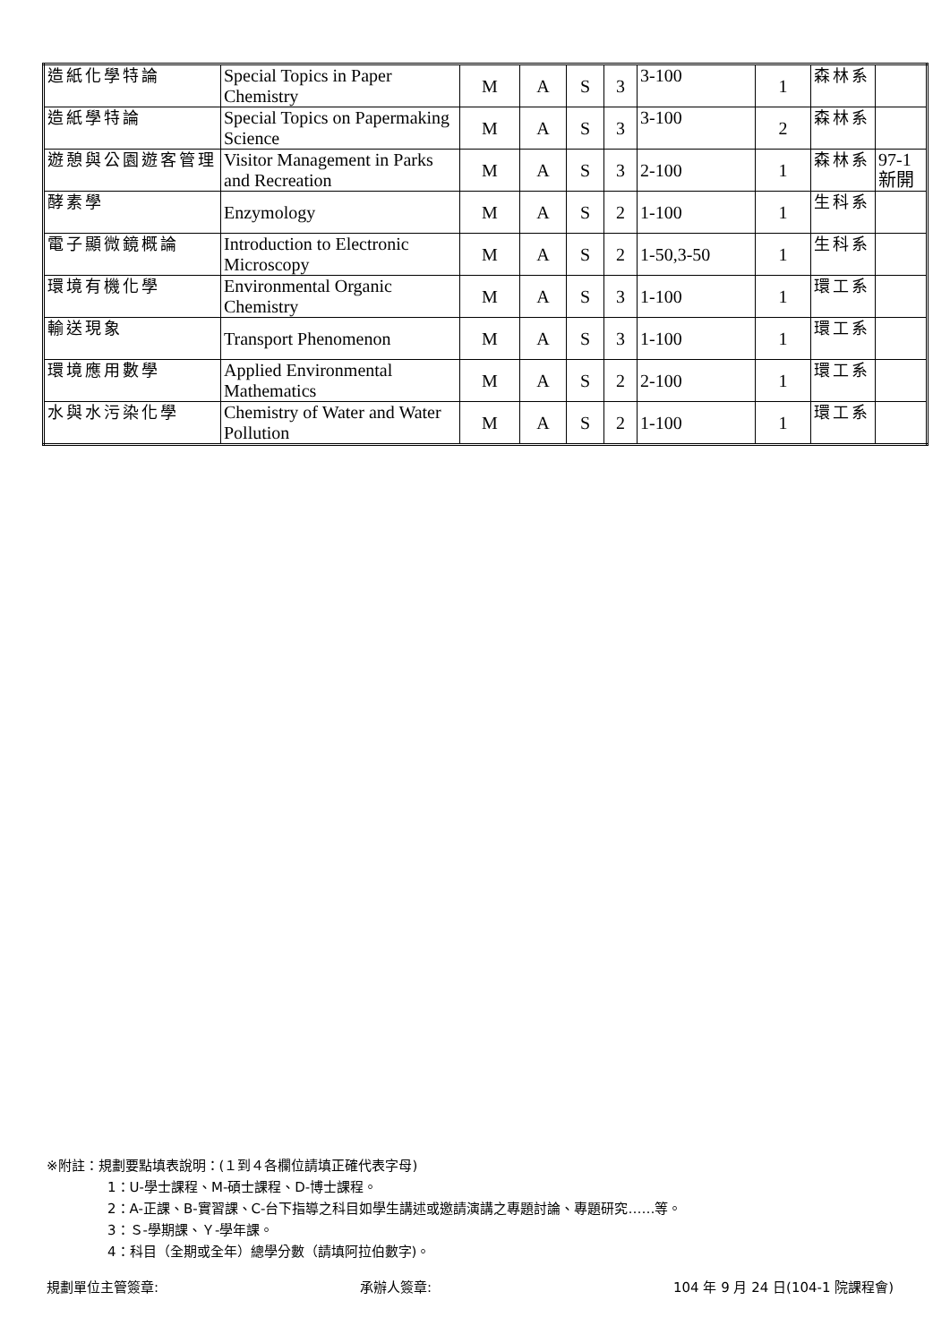| 造紙化學特論 | Special Topics in Paper Chemistry | M | A | S | 3 | 3-100 | 1 | 森林系 | |
| 造紙學特論 | Special Topics on Papermaking Science | M | A | S | 3 | 3-100 | 2 | 森林系 | |
| 遊憩與公園遊客管理 | Visitor Management in Parks and Recreation | M | A | S | 3 | 2-100 | 1 | 森林系 | 97-1 新開 |
| 酵素學 | Enzymology | M | A | S | 2 | 1-100 | 1 | 生科系 | |
| 電子顯微鏡概論 | Introduction to Electronic Microscopy | M | A | S | 2 | 1-50,3-50 | 1 | 生科系 | |
| 環境有機化學 | Environmental Organic Chemistry | M | A | S | 3 | 1-100 | 1 | 環工系 | |
| 輸送現象 | Transport Phenomenon | M | A | S | 3 | 1-100 | 1 | 環工系 | |
| 環境應用數學 | Applied Environmental Mathematics | M | A | S | 2 | 2-100 | 1 | 環工系 | |
| 水與水污染化學 | Chemistry of Water and Water Pollution | M | A | S | 2 | 1-100 | 1 | 環工系 | |
※附註：規劃要點填表說明：(１到４各欄位請填正確代表字母)
1：U-學士課程、M-碩士課程、D-博士課程。
2：A-正課、B-實習課、C-台下指導之科目如學生講述或邀請演講之專題討論、專題研究……等。
3：Ｓ-學期課、Ｙ-學年課。
4：科目（全期或全年）總學分數（請填阿拉伯數字)。
規劃單位主管簽章: 承辦人簽章: 104 年 9 月 24 日(104-1 院課程會)